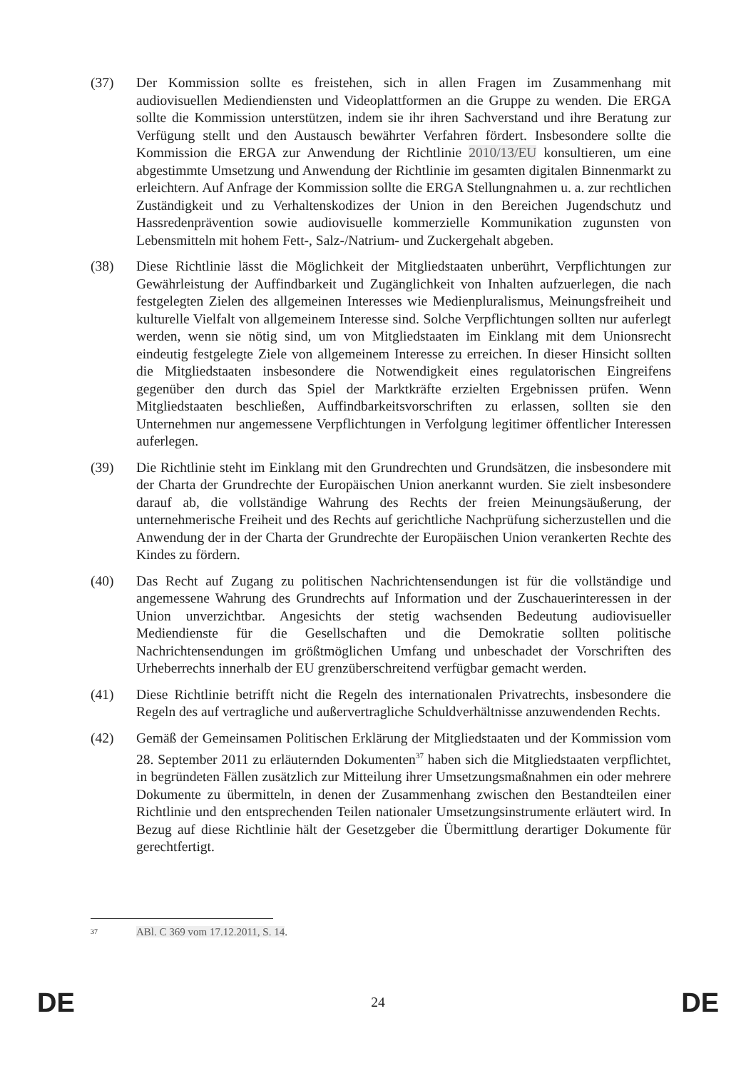(37) Der Kommission sollte es freistehen, sich in allen Fragen im Zusammenhang mit audiovisuellen Mediendiensten und Videoplattformen an die Gruppe zu wenden. Die ERGA sollte die Kommission unterstützen, indem sie ihr ihren Sachverstand und ihre Beratung zur Verfügung stellt und den Austausch bewährter Verfahren fördert. Insbesondere sollte die Kommission die ERGA zur Anwendung der Richtlinie 2010/13/EU konsultieren, um eine abgestimmte Umsetzung und Anwendung der Richtlinie im gesamten digitalen Binnenmarkt zu erleichtern. Auf Anfrage der Kommission sollte die ERGA Stellungnahmen u. a. zur rechtlichen Zuständigkeit und zu Verhaltenskodizes der Union in den Bereichen Jugendschutz und Hassredenprävention sowie audiovisuelle kommerzielle Kommunikation zugunsten von Lebensmitteln mit hohem Fett-, Salz-/Natrium- und Zuckergehalt abgeben.
(38) Diese Richtlinie lässt die Möglichkeit der Mitgliedstaaten unberührt, Verpflichtungen zur Gewährleistung der Auffindbarkeit und Zugänglichkeit von Inhalten aufzuerlegen, die nach festgelegten Zielen des allgemeinen Interesses wie Medienpluralismus, Meinungsfreiheit und kulturelle Vielfalt von allgemeinem Interesse sind. Solche Verpflichtungen sollten nur auferlegt werden, wenn sie nötig sind, um von Mitgliedstaaten im Einklang mit dem Unionsrecht eindeutig festgelegte Ziele von allgemeinem Interesse zu erreichen. In dieser Hinsicht sollten die Mitgliedstaaten insbesondere die Notwendigkeit eines regulatorischen Eingreifens gegenüber den durch das Spiel der Marktkräfte erzielten Ergebnissen prüfen. Wenn Mitgliedstaaten beschließen, Auffindbarkeitsvorschriften zu erlassen, sollten sie den Unternehmen nur angemessene Verpflichtungen in Verfolgung legitimer öffentlicher Interessen auferlegen.
(39) Die Richtlinie steht im Einklang mit den Grundrechten und Grundsätzen, die insbesondere mit der Charta der Grundrechte der Europäischen Union anerkannt wurden. Sie zielt insbesondere darauf ab, die vollständige Wahrung des Rechts der freien Meinungsäußerung, der unternehmerische Freiheit und des Rechts auf gerichtliche Nachprüfung sicherzustellen und die Anwendung der in der Charta der Grundrechte der Europäischen Union verankerten Rechte des Kindes zu fördern.
(40) Das Recht auf Zugang zu politischen Nachrichtensendungen ist für die vollständige und angemessene Wahrung des Grundrechts auf Information und der Zuschauerinteressen in der Union unverzichtbar. Angesichts der stetig wachsenden Bedeutung audiovisueller Mediendienste für die Gesellschaften und die Demokratie sollten politische Nachrichtensendungen im größtmöglichen Umfang und unbeschadet der Vorschriften des Urheberrechts innerhalb der EU grenzüberschreitend verfügbar gemacht werden.
(41) Diese Richtlinie betrifft nicht die Regeln des internationalen Privatrechts, insbesondere die Regeln des auf vertragliche und außervertragliche Schuldverhältnisse anzuwendenden Rechts.
(42) Gemäß der Gemeinsamen Politischen Erklärung der Mitgliedstaaten und der Kommission vom 28. September 2011 zu erläuternden Dokumenten<sup>37</sup> haben sich die Mitgliedstaaten verpflichtet, in begründeten Fällen zusätzlich zur Mitteilung ihrer Umsetzungsmaßnahmen ein oder mehrere Dokumente zu übermitteln, in denen der Zusammenhang zwischen den Bestandteilen einer Richtlinie und den entsprechenden Teilen nationaler Umsetzungsinstrumente erläutert wird. In Bezug auf diese Richtlinie hält der Gesetzgeber die Übermittlung derartiger Dokumente für gerechtfertigt.
<sup>37</sup>
ABl. C 369 vom 17.12.2011, S. 14.
DE 24 DE